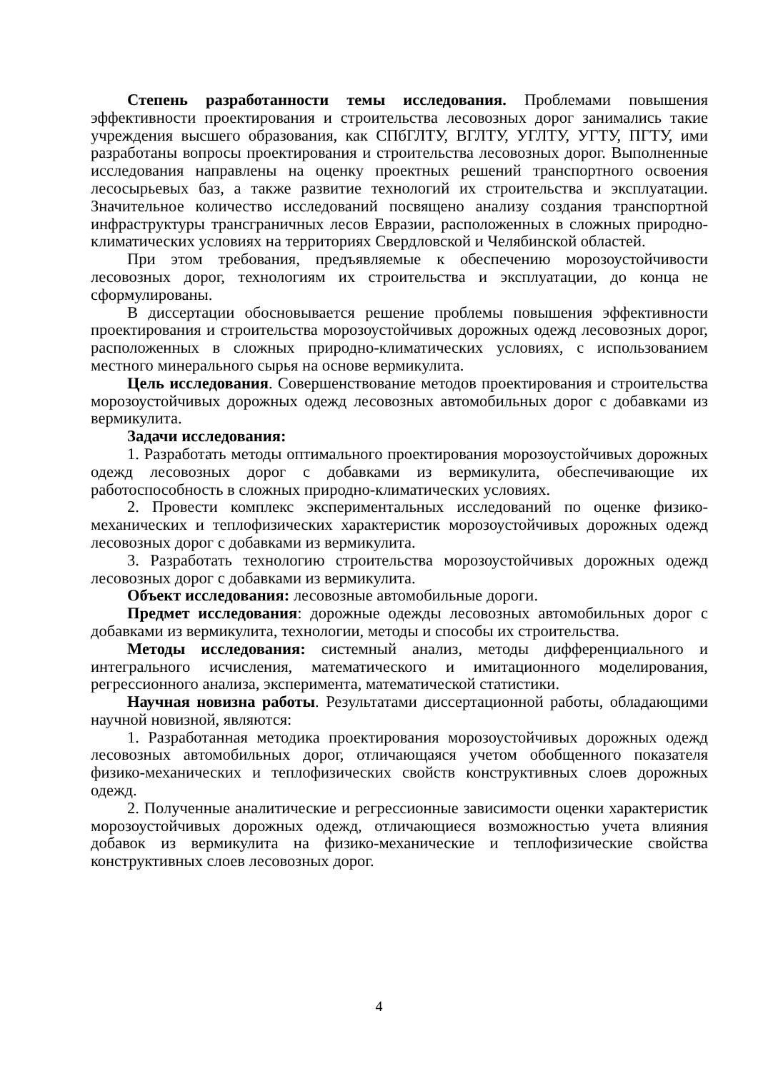Степень разработанности темы исследования. Проблемами повышения эффективности проектирования и строительства лесовозных дорог занимались такие учреждения высшего образования, как СПбГЛТУ, ВГЛТУ, УГЛТУ, УГТУ, ПГТУ, ими разработаны вопросы проектирования и строительства лесовозных дорог. Выполненные исследования направлены на оценку проектных решений транспортного освоения лесосырьевых баз, а также развитие технологий их строительства и эксплуатации. Значительное количество исследований посвящено анализу создания транспортной инфраструктуры трансграничных лесов Евразии, расположенных в сложных природно-климатических условиях на территориях Свердловской и Челябинской областей.
При этом требования, предъявляемые к обеспечению морозоустойчивости лесовозных дорог, технологиям их строительства и эксплуатации, до конца не сформулированы.
В диссертации обосновывается решение проблемы повышения эффективности проектирования и строительства морозоустойчивых дорожных одежд лесовозных дорог, расположенных в сложных природно-климатических условиях, с использованием местного минерального сырья на основе вермикулита.
Цель исследования. Совершенствование методов проектирования и строительства морозоустойчивых дорожных одежд лесовозных автомобильных дорог с добавками из вермикулита.
Задачи исследования:
1. Разработать методы оптимального проектирования морозоустойчивых дорожных одежд лесовозных дорог с добавками из вермикулита, обеспечивающие их работоспособность в сложных природно-климатических условиях.
2. Провести комплекс экспериментальных исследований по оценке физико-механических и теплофизических характеристик морозоустойчивых дорожных одежд лесовозных дорог с добавками из вермикулита.
3. Разработать технологию строительства морозоустойчивых дорожных одежд лесовозных дорог с добавками из вермикулита.
Объект исследования: лесовозные автомобильные дороги.
Предмет исследования: дорожные одежды лесовозных автомобильных дорог с добавками из вермикулита, технологии, методы и способы их строительства.
Методы исследования: системный анализ, методы дифференциального и интегрального исчисления, математического и имитационного моделирования, регрессионного анализа, эксперимента, математической статистики.
Научная новизна работы. Результатами диссертационной работы, обладающими научной новизной, являются:
1. Разработанная методика проектирования морозоустойчивых дорожных одежд лесовозных автомобильных дорог, отличающаяся учетом обобщенного показателя физико-механических и теплофизических свойств конструктивных слоев дорожных одежд.
2. Полученные аналитические и регрессионные зависимости оценки характеристик морозоустойчивых дорожных одежд, отличающиеся возможностью учета влияния добавок из вермикулита на физико-механические и теплофизические свойства конструктивных слоев лесовозных дорог.
4